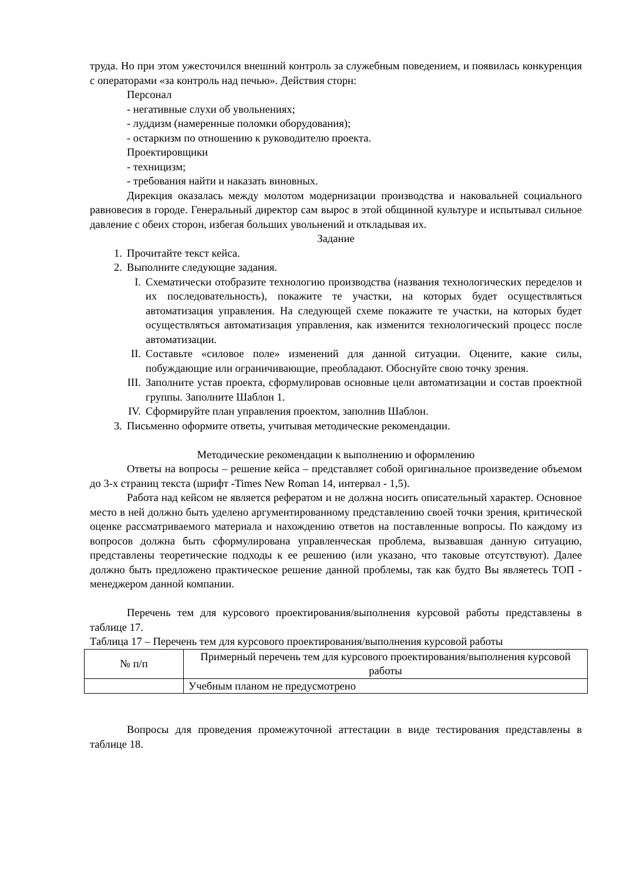труда. Но при этом ужесточился внешний контроль за служебным поведением, и появилась конкуренция с операторами «за контроль над печью». Действия сторн:
Персонал
- негативные слухи об увольнениях;
- луддизм (намеренные поломки оборудования);
- остаркизм по отношению к руководителю проекта.
Проектировщики
- техницизм;
- требования найти и наказать виновных.
Дирекция оказалась между молотом модернизации производства и наковальней социального равновесия в городе. Генеральный директор сам вырос в этой общинной культуре и испытывал сильное давление с обеих сторон, избегая больших увольнений и откладывая их.
Задание
1. Прочитайте текст кейса.
2. Выполните следующие задания.
I. Схематически отобразите технологию производства (названия технологических переделов и их последовательность), покажите те участки, на которых будет осуществляться автоматизация управления. На следующей схеме покажите те участки, на которых будет осуществляться автоматизация управления, как изменится технологический процесс после автоматизации.
II.
Составьте «силовое поле» изменений для данной ситуации. Оцените, какие силы, побуждающие или ограничивающие, преобладают. Обоснуйте свою точку зрения.
III.
Заполните устав проекта, сформулировав основные цели автоматизации и состав проектной группы. Заполните Шаблон 1.
IV.
Сформируйте план управления проектом, заполнив Шаблон.
3. Письменно оформите ответы, учитывая методические рекомендации.
Методические рекомендации к выполнению и оформлению
Ответы на вопросы – решение кейса – представляет собой оригинальное произведение объемом до 3-х страниц текста (шрифт -Times New Roman 14, интервал - 1,5).
Работа над кейсом не является рефератом и не должна носить описательный характер. Основное место в ней должно быть уделено аргументированному представлению своей точки зрения, критической оценке рассматриваемого материала и нахождению ответов на поставленные вопросы. По каждому из вопросов должна быть сформулирована управленческая проблема, вызвавшая данную ситуацию, представлены теоретические подходы к ее решению (или указано, что таковые отсутствуют). Далее должно быть предложено практическое решение данной проблемы, так как будто Вы являетесь ТОП - менеджером данной компании.
Перечень тем для курсового проектирования/выполнения курсовой работы представлены в таблице 17.
Таблица 17 – Перечень тем для курсового проектирования/выполнения курсовой работы
| № п/п | Примерный перечень тем для курсового проектирования/выполнения курсовой работы |
| --- | --- |
| | Учебным планом не предусмотрено |
Вопросы для проведения промежуточной аттестации в виде тестирования представлены в таблице 18.